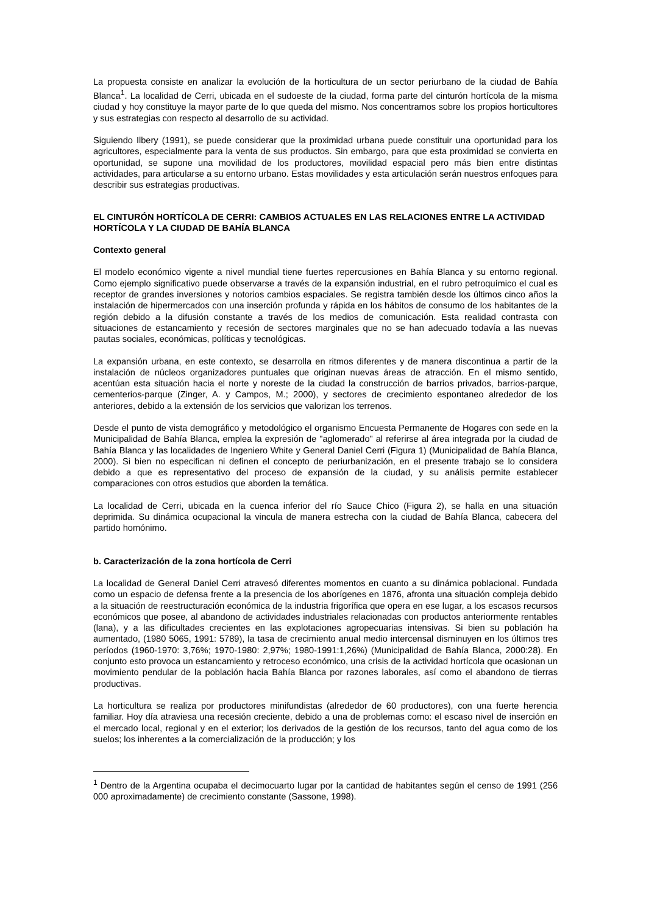La propuesta consiste en analizar la evolución de la horticultura de un sector periurbano de la ciudad de Bahía Blanca<sup>1</sup>. La localidad de Cerri, ubicada en el sudoeste de la ciudad, forma parte del cinturón hortícola de la misma ciudad y hoy constituye la mayor parte de lo que queda del mismo. Nos concentramos sobre los propios horticultores y sus estrategias con respecto al desarrollo de su actividad.
Siguiendo Ilbery (1991), se puede considerar que la proximidad urbana puede constituir una oportunidad para los agricultores, especialmente para la venta de sus productos. Sin embargo, para que esta proximidad se convierta en oportunidad, se supone una movilidad de los productores, movilidad espacial pero más bien entre distintas actividades, para articularse a su entorno urbano. Estas movilidades y esta articulación serán nuestros enfoques para describir sus estrategias productivas.
EL CINTURÓN HORTÍCOLA DE CERRI: CAMBIOS ACTUALES EN LAS RELACIONES ENTRE LA ACTIVIDAD HORTÍCOLA Y LA CIUDAD DE BAHÍA BLANCA
Contexto general
El modelo económico vigente a nivel mundial tiene fuertes repercusiones en Bahía Blanca y su entorno regional. Como ejemplo significativo puede observarse a través de la expansión industrial, en el rubro petroquímico el cual es receptor de grandes inversiones y notorios cambios espaciales. Se registra también desde los últimos cinco años la instalación de hipermercados con una inserción profunda y rápida en los hábitos de consumo de los habitantes de la región debido a la difusión constante a través de los medios de comunicación. Esta realidad contrasta con situaciones de estancamiento y recesión de sectores marginales que no se han adecuado todavía a las nuevas pautas sociales, económicas, políticas y tecnológicas.
La expansión urbana, en este contexto, se desarrolla en ritmos diferentes y de manera discontinua a partir de la instalación de núcleos organizadores puntuales que originan nuevas áreas de atracción. En el mismo sentido, acentúan esta situación hacia el norte y noreste de la ciudad la construcción de barrios privados, barrios-parque, cementerios-parque (Zinger, A. y Campos, M.; 2000), y sectores de crecimiento espontaneo alrededor de los anteriores, debido a la extensión de los servicios que valorizan los terrenos.
Desde el punto de vista demográfico y metodológico el organismo Encuesta Permanente de Hogares con sede en la Municipalidad de Bahía Blanca, emplea la expresión de "aglomerado" al referirse al área integrada por la ciudad de Bahía Blanca y las localidades de Ingeniero White y General Daniel Cerri (Figura 1) (Municipalidad de Bahía Blanca, 2000). Si bien no especifican ni definen el concepto de periurbanización, en el presente trabajo se lo considera debido a que es representativo del proceso de expansión de la ciudad, y su análisis permite establecer comparaciones con otros estudios que aborden la temática.
La localidad de Cerri, ubicada en la cuenca inferior del río Sauce Chico (Figura 2), se halla en una situación deprimida. Su dinámica ocupacional la vincula de manera estrecha con la ciudad de Bahía Blanca, cabecera del partido homónimo.
b. Caracterización de la zona hortícola de Cerri
La localidad de General Daniel Cerri atravesó diferentes momentos en cuanto a su dinámica poblacional. Fundada como un espacio de defensa frente a la presencia de los aborígenes en 1876, afronta una situación compleja debido a la situación de reestructuración económica de la industria frigorífica que opera en ese lugar, a los escasos recursos económicos que posee, al abandono de actividades industriales relacionadas con productos anteriormente rentables (lana), y a las dificultades crecientes en las explotaciones agropecuarias intensivas. Si bien su población ha aumentado, (1980 5065, 1991: 5789), la tasa de crecimiento anual medio intercensal disminuyen en los últimos tres períodos (1960-1970: 3,76%; 1970-1980: 2,97%; 1980-1991:1,26%) (Municipalidad de Bahía Blanca, 2000:28). En conjunto esto provoca un estancamiento y retroceso económico, una crisis de la actividad hortícola que ocasionan un movimiento pendular de la población hacia Bahía Blanca por razones laborales, así como el abandono de tierras productivas.
La horticultura se realiza por productores minifundistas (alrededor de 60 productores), con una fuerte herencia familiar. Hoy día atraviesa una recesión creciente, debido a una de problemas como: el escaso nivel de inserción en el mercado local, regional y en el exterior; los derivados de la gestión de los recursos, tanto del agua como de los suelos; los inherentes a la comercialización de la producción; y los
<sup>1</sup> Dentro de la Argentina ocupaba el decimocuarto lugar por la cantidad de habitantes según el censo de 1991 (256 000 aproximadamente) de crecimiento constante (Sassone, 1998).